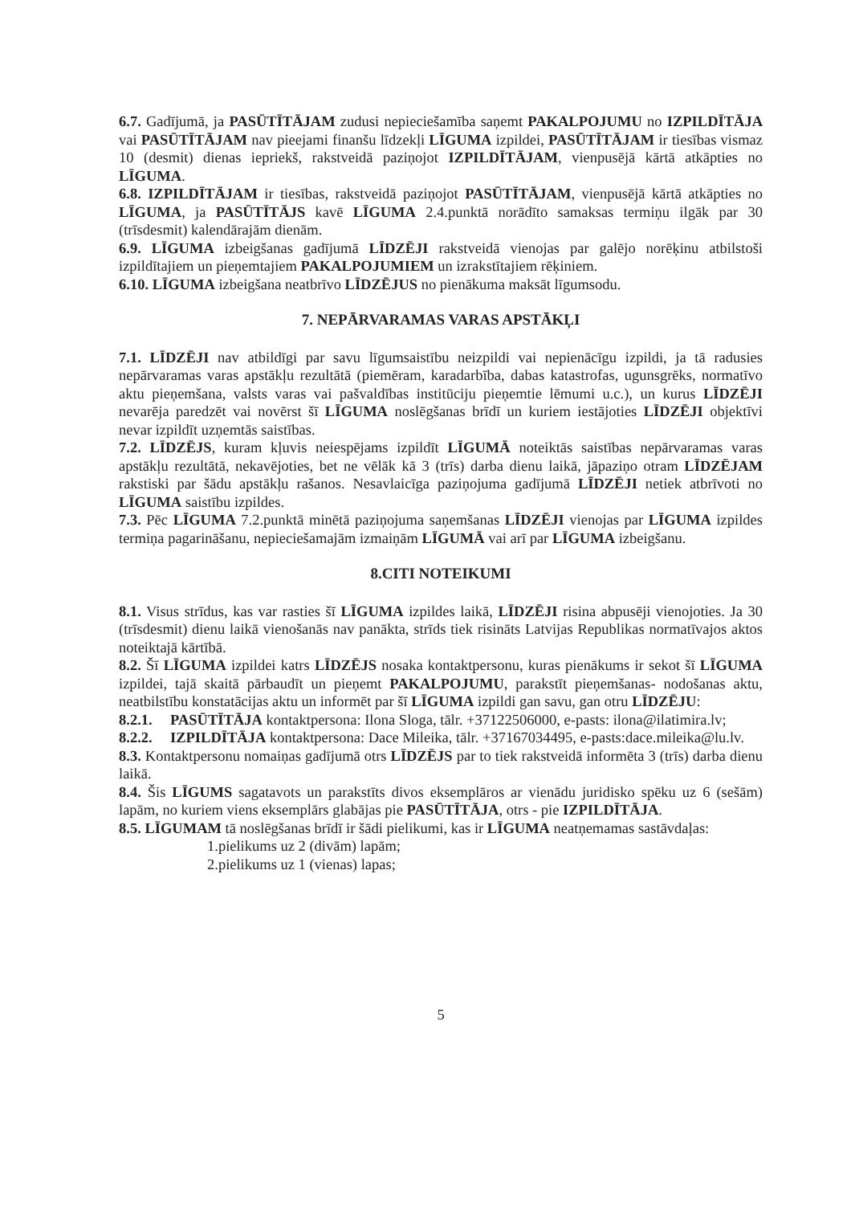6.7. Gadījumā, ja PASŪTĪTĀJAM zudusi nepieciešamība saņemt PAKALPOJUMU no IZPILDĪTĀJA vai PASŪTĪTĀJAM nav pieejami finanšu līdzekļi LĪGUMA izpildei, PASŪTĪTĀJAM ir tiesības vismaz 10 (desmit) dienas iepriekš, rakstveidā paziņojot IZPILDĪTĀJAM, vienpusējā kārtā atkāpties no LĪGUMA.
6.8. IZPILDĪTĀJAM ir tiesības, rakstveidā paziņojot PASŪTĪTĀJAM, vienpusējā kārtā atkāpties no LĪGUMA, ja PASŪTĪTĀJS kavē LĪGUMA 2.4.punktā norādīto samaksas termiņu ilgāk par 30 (trīsdesmit) kalendārajām dienām.
6.9. LĪGUMA izbeigšanas gadījumā LĪDZĒJI rakstveidā vienojas par galējo norēķinu atbilstoši izpildītajiem un pieņemtajiem PAKALPOJUMIEM un izrakstītajiem rēķiniem.
6.10. LĪGUMA izbeigšana neatbrīvo LĪDZĒJUS no pienākuma maksāt līgumsodu.
7. NEPĀRVARAMAS VARAS APSTĀKĻI
7.1. LĪDZĒJI nav atbildīgi par savu līgumsaistību neizpildi vai nepienācīgu izpildi, ja tā radusies nepārvaramas varas apstākļu rezultātā (piemēram, karadarbība, dabas katastrofas, ugunsgrēks, normatīvo aktu pieņemšana, valsts varas vai pašvaldības institūciju pieņemtie lēmumi u.c.), un kurus LĪDZĒJI nevarēja paredzēt vai novērst šī LĪGUMA noslēgšanas brīdī un kuriem iestājoties LĪDZĒJI objektīvi nevar izpildīt uzņemtās saistības.
7.2. LĪDZĒJS, kuram kļuvis neiespējams izpildīt LĪGUMĀ noteiktās saistības nepārvaramas varas apstākļu rezultātā, nekavējoties, bet ne vēlāk kā 3 (trīs) darba dienu laikā, jāpaziņo otram LĪDZĒJAM rakstiski par šādu apstākļu rašanos. Nesavlaicīga paziņojuma gadījumā LĪDZĒJI netiek atbrīvoti no LĪGUMA saistību izpildes.
7.3. Pēc LĪGUMA 7.2.punktā minētā paziņojuma saņemšanas LĪDZĒJI vienojas par LĪGUMA izpildes termiņa pagarināšanu, nepieciešamajām izmaiņām LĪGUMĀ vai arī par LĪGUMA izbeigšanu.
8.CITI NOTEIKUMI
8.1. Visus strīdus, kas var rasties šī LĪGUMA izpildes laikā, LĪDZĒJI risina abpusēji vienojoties. Ja 30 (trīsdesmit) dienu laikā vienošanās nav panākta, strīds tiek risināts Latvijas Republikas normatīvajos aktos noteiktajā kārtībā.
8.2. Šī LĪGUMA izpildei katrs LĪDZĒJS nosaka kontaktpersonu, kuras pienākums ir sekot šī LĪGUMA izpildei, tajā skaitā pārbaudīt un pieņemt PAKALPOJUMU, parakstīt pieņemšanas- nodošanas aktu, neatbilstību konstatācijas aktu un informēt par šī LĪGUMA izpildi gan savu, gan otru LĪDZĒJU:
8.2.1. PASŪTĪTĀJA kontaktpersona: Ilona Sloga, tālr. +37122506000, e-pasts: ilona@ilatimira.lv;
8.2.2. IZPILDĪTĀJA kontaktpersona: Dace Mileika, tālr. +37167034495, e-pasts:dace.mileika@lu.lv.
8.3. Kontaktpersonu nomaiņas gadījumā otrs LĪDZĒJS par to tiek rakstveidā informēta 3 (trīs) darba dienu laikā.
8.4. Šis LĪGUMS sagatavots un parakstīts divos eksemplāros ar vienādu juridisko spēku uz 6 (sešām) lapām, no kuriem viens eksemplārs glabājas pie PASŪTĪTĀJA, otrs - pie IZPILDĪTĀJA.
8.5. LĪGUMAM tā noslēgšanas brīdī ir šādi pielikumi, kas ir LĪGUMA neatņemamas sastāvdaļas:
1.pielikums uz 2 (divām) lapām;
2.pielikums uz 1 (vienas) lapas;
5